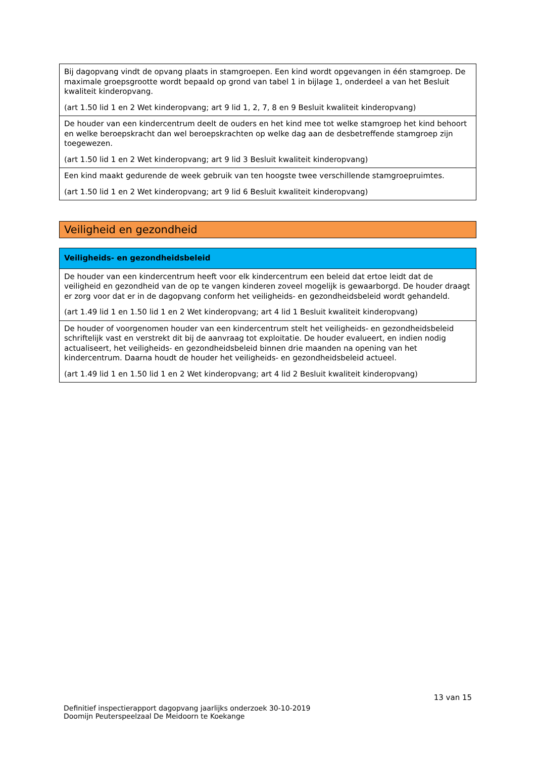| Bij dagopvang vindt de opvang plaats in stamgroepen. Een kind wordt opgevangen in één stamgroep. De maximale groepsgrootte wordt bepaald op grond van tabel 1 in bijlage 1, onderdeel a van het Besluit kwaliteit kinderopvang. (art 1.50 lid 1 en 2 Wet kinderopvang; art 9 lid 1, 2, 7, 8 en 9 Besluit kwaliteit kinderopvang) |
| De houder van een kindercentrum deelt de ouders en het kind mee tot welke stamgroep het kind behoort en welke beroepskracht dan wel beroepskrachten op welke dag aan de desbetreffende stamgroep zijn toegewezen. (art 1.50 lid 1 en 2 Wet kinderopvang; art 9 lid 3 Besluit kwaliteit kinderopvang) |
| Een kind maakt gedurende de week gebruik van ten hoogste twee verschillende stamgroepruimtes. (art 1.50 lid 1 en 2 Wet kinderopvang; art 9 lid 6 Besluit kwaliteit kinderopvang) |
Veiligheid en gezondheid
| Veiligheids- en gezondheidsbeleid |
| --- |
| De houder van een kindercentrum heeft voor elk kindercentrum een beleid dat ertoe leidt dat de veiligheid en gezondheid van de op te vangen kinderen zoveel mogelijk is gewaarborgd. De houder draagt er zorg voor dat er in de dagopvang conform het veiligheids- en gezondheidsbeleid wordt gehandeld. (art 1.49 lid 1 en 1.50 lid 1 en 2 Wet kinderopvang; art 4 lid 1 Besluit kwaliteit kinderopvang) |
| De houder of voorgenomen houder van een kindercentrum stelt het veiligheids- en gezondheidsbeleid schriftelijk vast en verstrekt dit bij de aanvraag tot exploitatie. De houder evalueert, en indien nodig actualiseert, het veiligheids- en gezondheidsbeleid binnen drie maanden na opening van het kindercentrum. Daarna houdt de houder het veiligheids- en gezondheidsbeleid actueel. (art 1.49 lid 1 en 1.50 lid 1 en 2 Wet kinderopvang; art 4 lid 2 Besluit kwaliteit kinderopvang) |
13 van 15
Definitief inspectierapport dagopvang jaarlijks onderzoek 30-10-2019
Doomijn Peuterspeelzaal De Meidoorn te Koekange